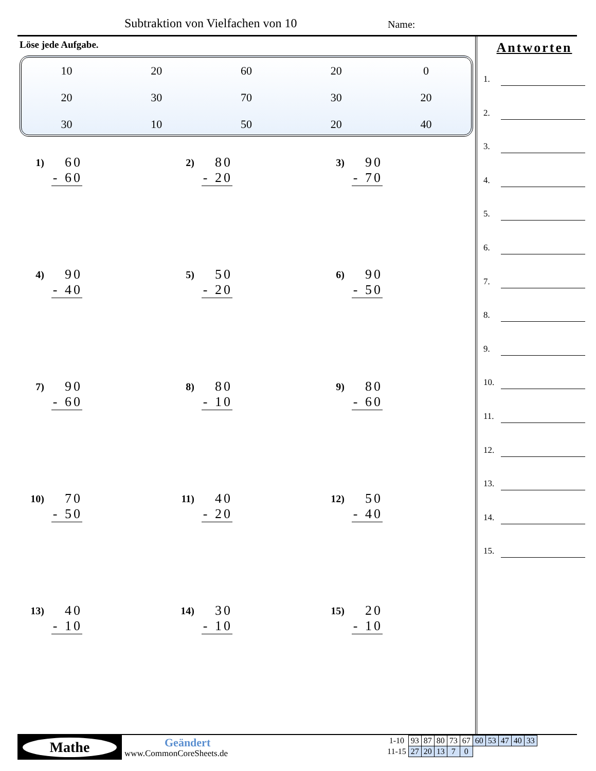Subtraktion von Vielfachen von 10
Name:
Löse jede Aufgabe.
| 10 | 20 | 60 | 20 | 0 |
| 20 | 30 | 70 | 30 | 20 |
| 30 | 10 | 50 | 20 | 40 |
1)
60
- 60
2)
80
- 20
3)
90
- 70
4)
90
- 40
5)
50
- 20
6)
90
- 50
7)
90
- 60
8)
80
- 10
9)
80
- 60
10)
70
- 50
11)
40
- 20
12)
50
- 40
13)
40
- 10
14)
30
- 10
15)
20
- 10
Antworten
1.
2.
3.
4.
5.
6.
7.
8.
9.
10.
11.
12.
13.
14.
15.
Mathe Geändert
www.CommonCoreSheets.de
| 1-10 | 93 | 87 | 80 | 73 | 67 | 60 | 53 | 47 | 40 | 33 |
| 11-15 | 27 | 20 | 13 | 7 | 0 | | | | | |